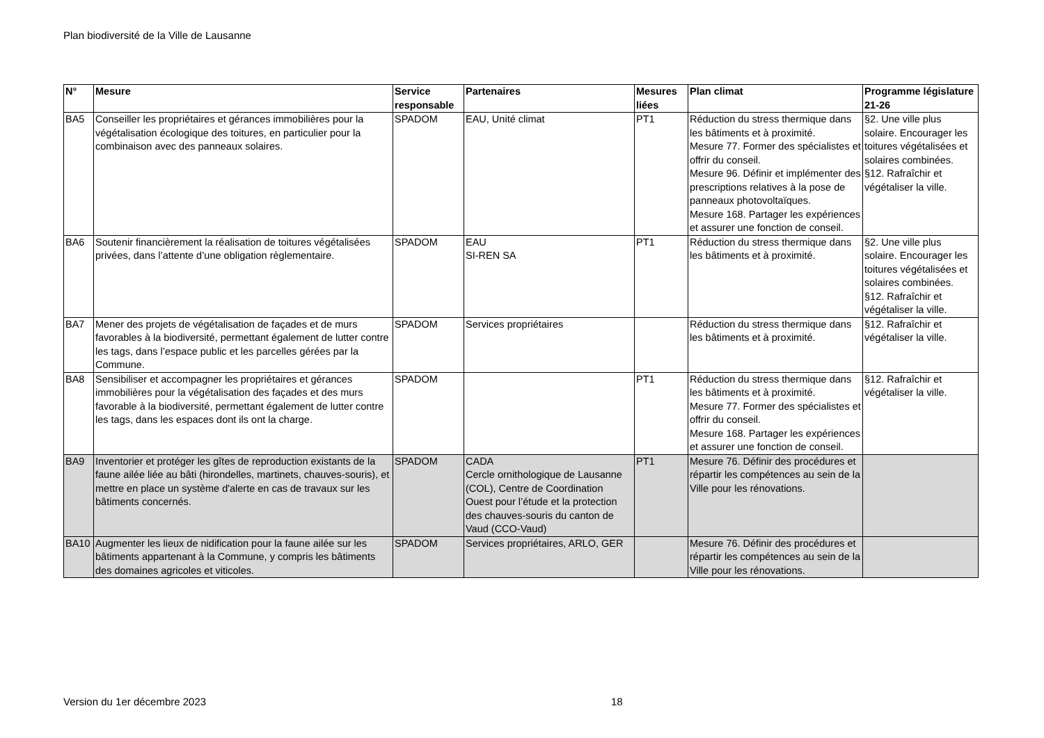Plan biodiversité de la Ville de Lausanne
| N° | Mesure | Service responsable | Partenaires | Mesures liées | Plan climat | Programme législature 21-26 |
| --- | --- | --- | --- | --- | --- | --- |
| BA5 | Conseiller les propriétaires et gérances immobilières pour la végétalisation écologique des toitures, en particulier pour la combinaison avec des panneaux solaires. | SPADOM | EAU, Unité climat | PT1 | Réduction du stress thermique dans les bâtiments et à proximité. Mesure 77. Former des spécialistes et offrir du conseil. Mesure 96. Définir et implémenter des prescriptions relatives à la pose de panneaux photovoltaïques. Mesure 168. Partager les expériences et assurer une fonction de conseil. | §2. Une ville plus solaire. Encourager les toitures végétalisées et solaires combinées. §12. Rafraîchir et végétaliser la ville. |
| BA6 | Soutenir financièrement la réalisation de toitures végétalisées privées, dans l’attente d’une obligation règlementaire. | SPADOM | EAU SI-REN SA | PT1 | Réduction du stress thermique dans les bâtiments et à proximité. | §2. Une ville plus solaire. Encourager les toitures végétalisées et solaires combinées. §12. Rafraîchir et végétaliser la ville. |
| BA7 | Mener des projets de végétalisation de façades et de murs favorables à la biodiversité, permettant également de lutter contre les tags, dans l’espace public et les parcelles gérées par la Commune. | SPADOM | Services propriétaires | | Réduction du stress thermique dans les bâtiments et à proximité. | §12. Rafraîchir et végétaliser la ville. |
| BA8 | Sensibiliser et accompagner les propriétaires et gérances immobilières pour la végétalisation des façades et des murs favorable à la biodiversité, permettant également de lutter contre les tags, dans les espaces dont ils ont la charge. | SPADOM | | PT1 | Réduction du stress thermique dans les bâtiments et à proximité. Mesure 77. Former des spécialistes et offrir du conseil. Mesure 168. Partager les expériences et assurer une fonction de conseil. | §12. Rafraîchir et végétaliser la ville. |
| BA9 | Inventorier et protéger les gîtes de reproduction existants de la faune ailée liée au bâti (hirondelles, martinets, chauves-souris), et mettre en place un système d'alerte en cas de travaux sur les bâtiments concernés. | SPADOM | CADA Cercle ornithologique de Lausanne (COL), Centre de Coordination Ouest pour l’étude et la protection des chauves-souris du canton de Vaud (CCO-Vaud) | PT1 | Mesure 76. Définir des procédures et répartir les compétences au sein de la Ville pour les rénovations. | |
| BA10 | Augmenter les lieux de nidification pour la faune ailée sur les bâtiments appartenant à la Commune, y compris les bâtiments des domaines agricoles et viticoles. | SPADOM | Services propriétaires, ARLO, GER | | Mesure 76. Définir des procédures et répartir les compétences au sein de la Ville pour les rénovations. | |
Version du 1er décembre 2023 18